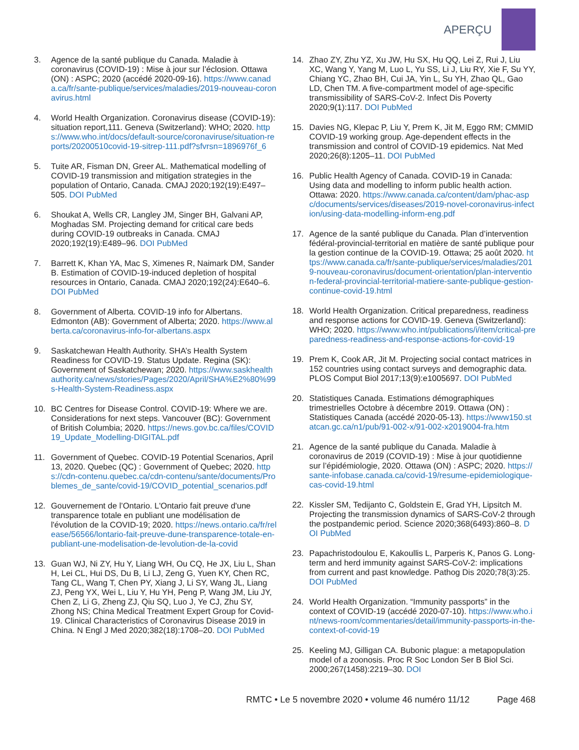APERÇU
3. Agence de la santé publique du Canada. Maladie à coronavirus (COVID-19) : Mise à jour sur l’éclosion. Ottawa (ON) : ASPC; 2020 (accédé 2020-09-16). https://www.canada.ca/fr/sante-publique/services/maladies/2019-nouveau-coronavirus.html
4. World Health Organization. Coronavirus disease (COVID-19): situation report,111. Geneva (Switzerland): WHO; 2020. https://www.who.int/docs/default-source/coronaviruse/situation-reports/20200510covid-19-sitrep-111.pdf?sfvrsn=1896976f_6
5. Tuite AR, Fisman DN, Greer AL. Mathematical modelling of COVID-19 transmission and mitigation strategies in the population of Ontario, Canada. CMAJ 2020;192(19):E497–505. DOI PubMed
6. Shoukat A, Wells CR, Langley JM, Singer BH, Galvani AP, Moghadas SM. Projecting demand for critical care beds during COVID-19 outbreaks in Canada. CMAJ 2020;192(19):E489–96. DOI PubMed
7. Barrett K, Khan YA, Mac S, Ximenes R, Naimark DM, Sander B. Estimation of COVID-19-induced depletion of hospital resources in Ontario, Canada. CMAJ 2020;192(24):E640–6. DOI PubMed
8. Government of Alberta. COVID-19 info for Albertans. Edmonton (AB): Government of Alberta; 2020. https://www.alberta.ca/coronavirus-info-for-albertans.aspx
9. Saskatchewan Health Authority. SHA’s Health System Readiness for COVID-19. Status Update. Regina (SK): Government of Saskatchewan; 2020. https://www.saskhealthauthority.ca/news/stories/Pages/2020/April/SHA%E2%80%99s-Health-System-Readiness.aspx
10. BC Centres for Disease Control. COVID-19: Where we are. Considerations for next steps. Vancouver (BC): Government of British Columbia; 2020. https://news.gov.bc.ca/files/COVID19_Update_Modelling-DIGITAL.pdf
11. Government of Quebec. COVID-19 Potential Scenarios, April 13, 2020. Quebec (QC) : Government of Quebec; 2020. https://cdn-contenu.quebec.ca/cdn-contenu/sante/documents/Problemes_de_sante/covid-19/COVID_potential_scenarios.pdf
12. Gouvernement de l’Ontario. L'Ontario fait preuve d'une transparence totale en publiant une modélisation de l'évolution de la COVID-19; 2020. https://news.ontario.ca/fr/release/56566/lontario-fait-preuve-dune-transparence-totale-en-publiant-une-modelisation-de-levolution-de-la-covid
13. Guan WJ, Ni ZY, Hu Y, Liang WH, Ou CQ, He JX, Liu L, Shan H, Lei CL, Hui DS, Du B, Li LJ, Zeng G, Yuen KY, Chen RC, Tang CL, Wang T, Chen PY, Xiang J, Li SY, Wang JL, Liang ZJ, Peng YX, Wei L, Liu Y, Hu YH, Peng P, Wang JM, Liu JY, Chen Z, Li G, Zheng ZJ, Qiu SQ, Luo J, Ye CJ, Zhu SY, Zhong NS; China Medical Treatment Expert Group for Covid-19. Clinical Characteristics of Coronavirus Disease 2019 in China. N Engl J Med 2020;382(18):1708–20. DOI PubMed
14. Zhao ZY, Zhu YZ, Xu JW, Hu SX, Hu QQ, Lei Z, Rui J, Liu XC, Wang Y, Yang M, Luo L, Yu SS, Li J, Liu RY, Xie F, Su YY, Chiang YC, Zhao BH, Cui JA, Yin L, Su YH, Zhao QL, Gao LD, Chen TM. A five-compartment model of age-specific transmissibility of SARS-CoV-2. Infect Dis Poverty 2020;9(1):117. DOI PubMed
15. Davies NG, Klepac P, Liu Y, Prem K, Jit M, Eggo RM; CMMID COVID-19 working group. Age-dependent effects in the transmission and control of COVID-19 epidemics. Nat Med 2020;26(8):1205–11. DOI PubMed
16. Public Health Agency of Canada. COVID-19 in Canada: Using data and modelling to inform public health action. Ottawa: 2020. https://www.canada.ca/content/dam/phac-aspc/documents/services/diseases/2019-novel-coronavirus-infection/using-data-modelling-inform-eng.pdf
17. Agence de la santé publique du Canada. Plan d’intervention fédéral-provincial-territorial en matière de santé publique pour la gestion continue de la COVID-19. Ottawa; 25 août 2020. https://www.canada.ca/fr/sante-publique/services/maladies/2019-nouveau-coronavirus/document-orientation/plan-intervention-federal-provincial-territorial-matiere-sante-publique-gestion-continue-covid-19.html
18. World Health Organization. Critical preparedness, readiness and response actions for COVID-19. Geneva (Switzerland): WHO; 2020. https://www.who.int/publications/i/item/critical-preparedness-readiness-and-response-actions-for-covid-19
19. Prem K, Cook AR, Jit M. Projecting social contact matrices in 152 countries using contact surveys and demographic data. PLOS Comput Biol 2017;13(9):e1005697. DOI PubMed
20. Statistiques Canada. Estimations démographiques trimestrielles Octobre à décembre 2019. Ottawa (ON) : Statistiques Canada (accédé 2020-05-13). https://www150.statcan.gc.ca/n1/pub/91-002-x/91-002-x2019004-fra.htm
21. Agence de la santé publique du Canada. Maladie à coronavirus de 2019 (COVID-19) : Mise à jour quotidienne sur l’épidémiologie, 2020. Ottawa (ON) : ASPC; 2020. https://sante-infobase.canada.ca/covid-19/resume-epidemiologique-cas-covid-19.html
22. Kissler SM, Tedijanto C, Goldstein E, Grad YH, Lipsitch M. Projecting the transmission dynamics of SARS-CoV-2 through the postpandemic period. Science 2020;368(6493):860–8. DOI PubMed
23. Papachristodoulou E, Kakoullis L, Parperis K, Panos G. Long-term and herd immunity against SARS-CoV-2: implications from current and past knowledge. Pathog Dis 2020;78(3):25. DOI PubMed
24. World Health Organization. “Immunity passports” in the context of COVID-19 (accédé 2020-07-10). https://www.who.int/news-room/commentaries/detail/immunity-passports-in-the-context-of-covid-19
25. Keeling MJ, Gilligan CA. Bubonic plague: a metapopulation model of a zoonosis. Proc R Soc London Ser B Biol Sci. 2000;267(1458):2219–30. DOI
RMTC • Le 5 novembre 2020 • volume 46 numéro 11/12 Page 468